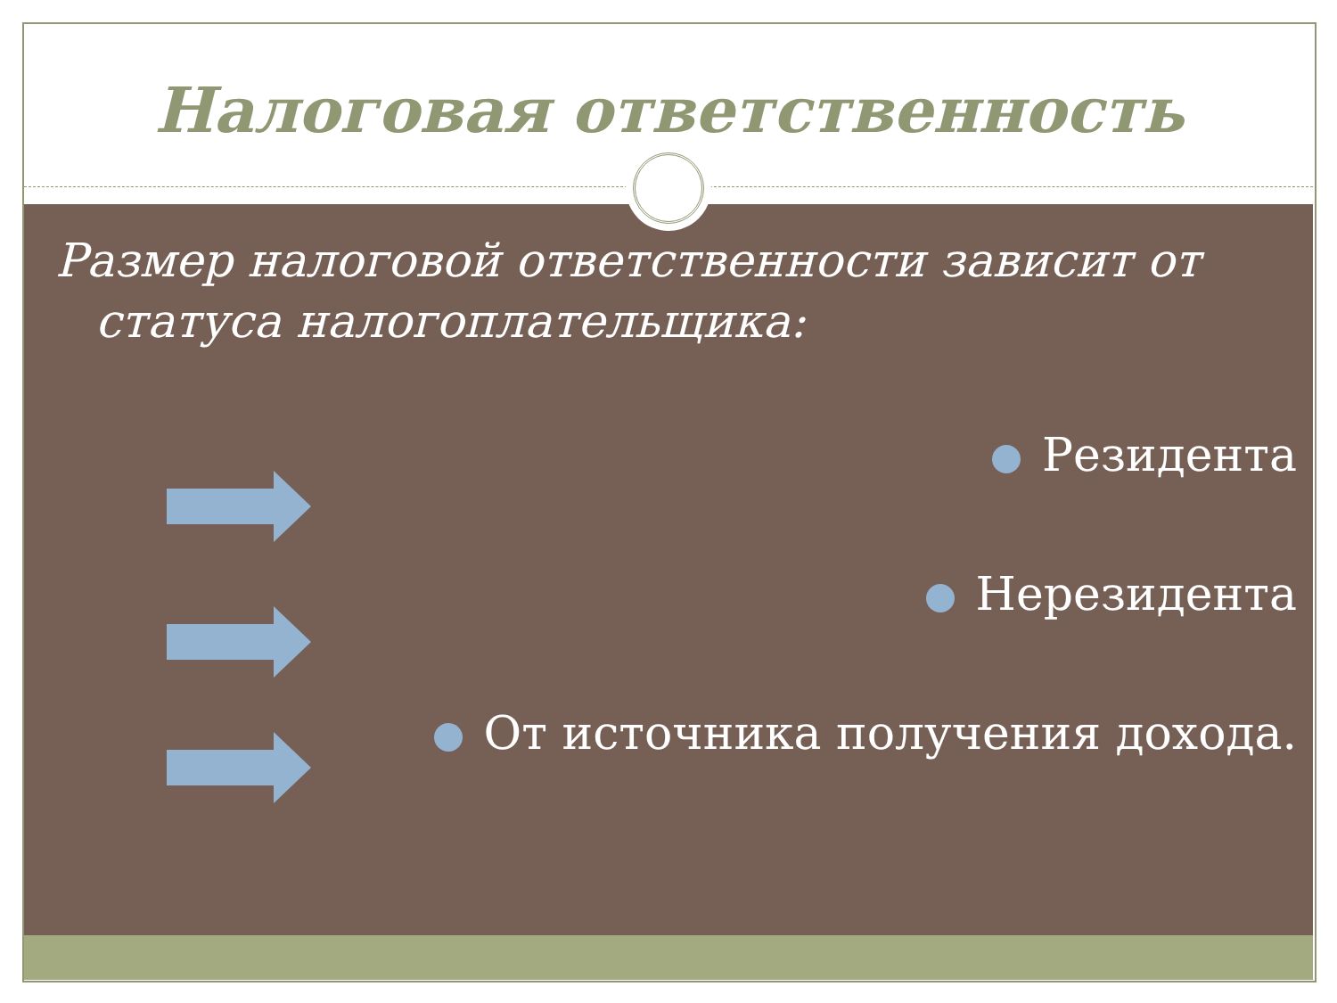Налоговая ответственность
Размер налоговой ответственности зависит от статуса налогоплательщика:
Резидента
Нерезидента
От источника получения дохода.